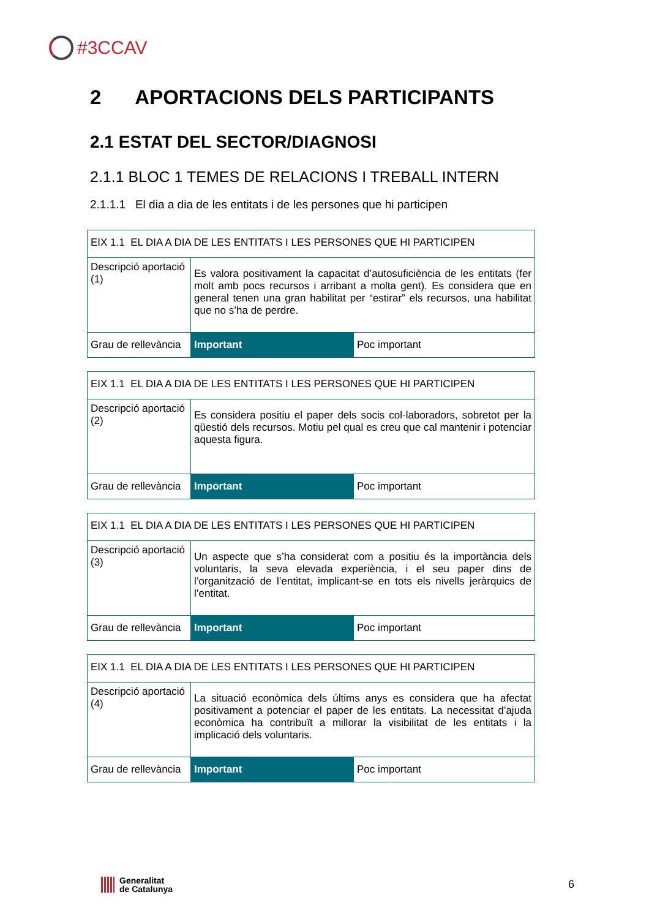#3CCAV
2 APORTACIONS DELS PARTICIPANTS
2.1 ESTAT DEL SECTOR/DIAGNOSI
2.1.1 BLOC 1 TEMES DE RELACIONS I TREBALL INTERN
2.1.1.1 El dia a dia de les entitats i de les persones que hi participen
| EIX 1.1 EL DIA A DIA DE LES ENTITATS I LES PERSONES QUE HI PARTICIPEN | | |
| Descripció aportació (1) | Es valora positivament la capacitat d’autosuficiència de les entitats (fer molt amb pocs recursos i arribant a molta gent). Es considera que en general tenen una gran habilitat per “estirar” els recursos, una habilitat que no s’ha de perdre. | |
| Grau de rellevància | Important | Poc important |
| EIX 1.1 EL DIA A DIA DE LES ENTITATS I LES PERSONES QUE HI PARTICIPEN | | |
| Descripció aportació (2) | Es considera positiu el paper dels socis col·laboradors, sobretot per la qüestió dels recursos. Motiu pel qual es creu que cal mantenir i potenciar aquesta figura. | |
| Grau de rellevància | Important | Poc important |
| EIX 1.1 EL DIA A DIA DE LES ENTITATS I LES PERSONES QUE HI PARTICIPEN | | |
| Descripció aportació (3) | Un aspecte que s’ha considerat com a positiu és la importància dels voluntaris, la seva elevada experiència, i el seu paper dins de l’organització de l’entitat, implicant-se en tots els nivells jeràrquics de l’entitat. | |
| Grau de rellevància | Important | Poc important |
| EIX 1.1 EL DIA A DIA DE LES ENTITATS I LES PERSONES QUE HI PARTICIPEN | | |
| Descripció aportació (4) | La situació econòmica dels últims anys es considera que ha afectat positivament a potenciar el paper de les entitats. La necessitat d’ajuda econòmica ha contribuït a millorar la visibilitat de les entitats i la implicació dels voluntaris. | |
| Grau de rellevància | Important | Poc important |
Generalitat
de Catalunya
6